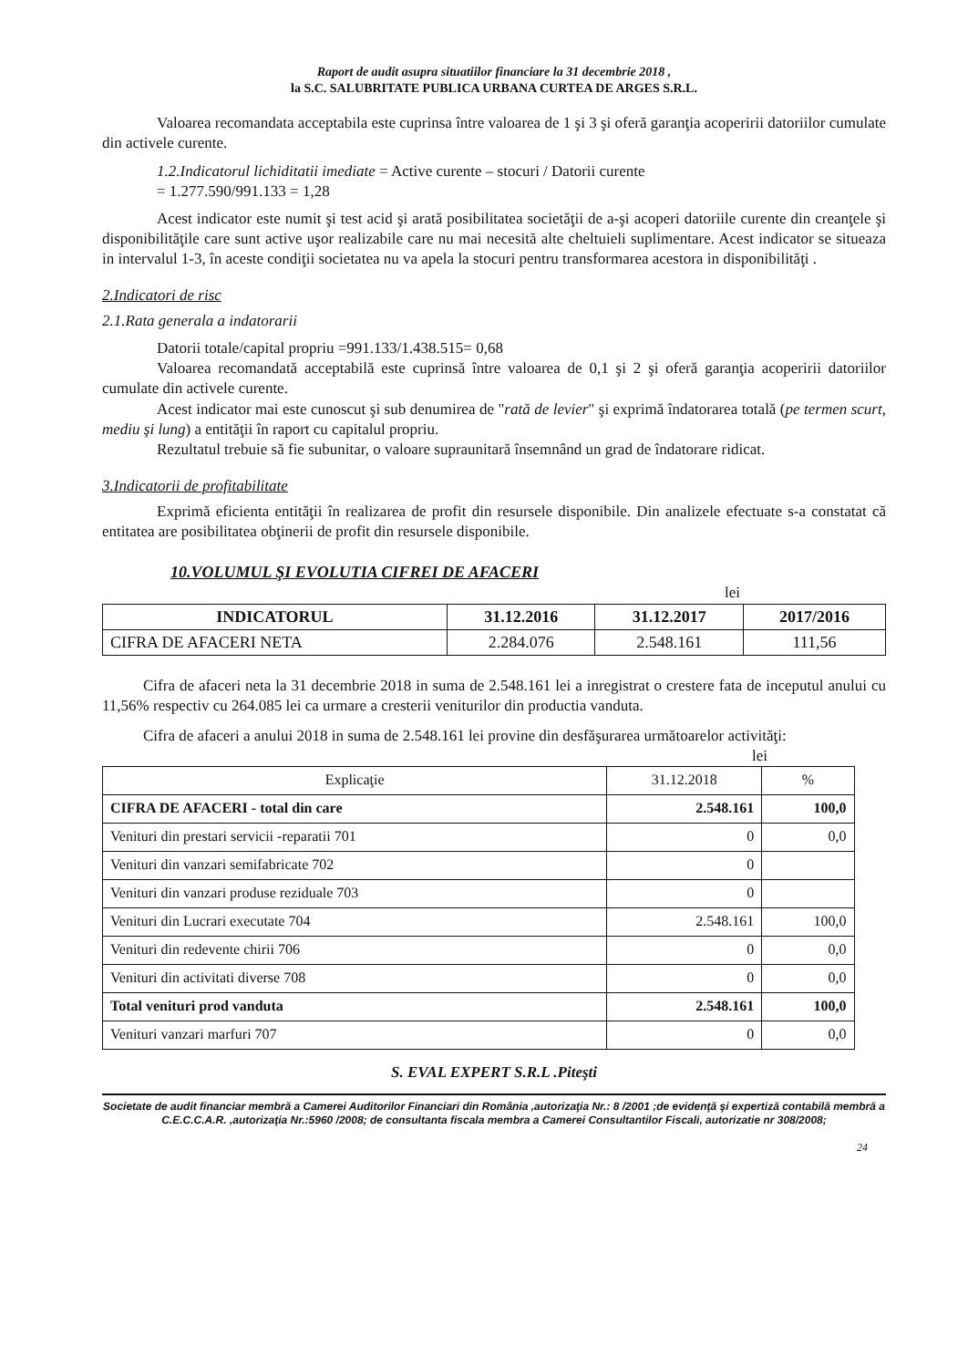Raport de audit asupra situatiilor financiare la 31 decembrie 2018 ,
la S.C. SALUBRITATE PUBLICA URBANA CURTEA DE ARGES S.R.L.
Valoarea recomandata acceptabila este cuprinsa între valoarea de 1 şi 3 şi oferă garanţia acoperirii datoriilor cumulate din activele curente.
1.2.Indicatorul lichiditatii imediate = Active curente – stocuri / Datorii curente
= 1.277.590/991.133 = 1,28
Acest indicator este numit şi test acid şi arată posibilitatea societăţii de a-şi acoperi datoriile curente din creanţele şi disponibilităţile care sunt active uşor realizabile care nu mai necesită alte cheltuieli suplimentare. Acest indicator se situeaza in intervalul 1-3, în aceste condiţii societatea nu va apela la stocuri pentru transformarea acestora in disponibilităţi .
2.Indicatori de risc
2.1.Rata generala a indatorarii
Datorii totale/capital propriu =991.133/1.438.515= 0,68
Valoarea recomandată acceptabilă este cuprinsă între valoarea de 0,1 şi 2 şi oferă garanţia acoperirii datoriilor cumulate din activele curente.
Acest indicator mai este cunoscut şi sub denumirea de "rată de levier" şi exprimă îndatorarea totală (pe termen scurt, mediu şi lung) a entităţii în raport cu capitalul propriu.
Rezultatul trebuie să fie subunitar, o valoare supraunitară însemnând un grad de îndatorare ridicat.
3.Indicatorii de profitabilitate
Exprimă eficienta entităţii în realizarea de profit din resursele disponibile. Din analizele efectuate s-a constatat că entitatea are posibilitatea obţinerii de profit din resursele disponibile.
10.VOLUMUL ŞI EVOLUTIA CIFREI DE AFACERI
lei
| INDICATORUL | 31.12.2016 | 31.12.2017 | 2017/2016 |
| --- | --- | --- | --- |
| CIFRA DE AFACERI NETA | 2.284.076 | 2.548.161 | 111,56 |
Cifra de afaceri neta la 31 decembrie 2018 in suma de 2.548.161 lei a inregistrat o crestere fata de inceputul anului cu 11,56% respectiv cu 264.085 lei ca urmare a cresterii veniturilor din productia vanduta.
Cifra de afaceri a anului 2018 in suma de 2.548.161 lei provine din desfăşurarea următoarelor activităţi: lei
| Explicaţie | 31.12.2018 | % |
| CIFRA DE AFACERI - total din care | 2.548.161 | 100,0 |
| Venituri din prestari servicii -reparatii 701 | 0 | 0,0 |
| Venituri din vanzari semifabricate 702 | 0 | |
| Venituri din vanzari produse reziduale 703 | 0 | |
| Venituri din Lucrari executate 704 | 2.548.161 | 100,0 |
| Venituri din redevente chirii 706 | 0 | 0,0 |
| Venituri din activitati diverse 708 | 0 | 0,0 |
| Total venituri prod vanduta | 2.548.161 | 100,0 |
| Venituri vanzari marfuri 707 | 0 | 0,0 |
S. EVAL EXPERT S.R.L .Piteşti
Societate de audit financiar membră a Camerei Auditorilor Financiari din România ,autorizaţia Nr.: 8 /2001 ;de evidenţă şi expertiză contabilă membră a C.E.C.C.A.R. ,autorizaţia Nr.:5960 /2008; de consultanta fiscala membra a Camerei Consultantilor Fiscali, autorizatie nr 308/2008;
24